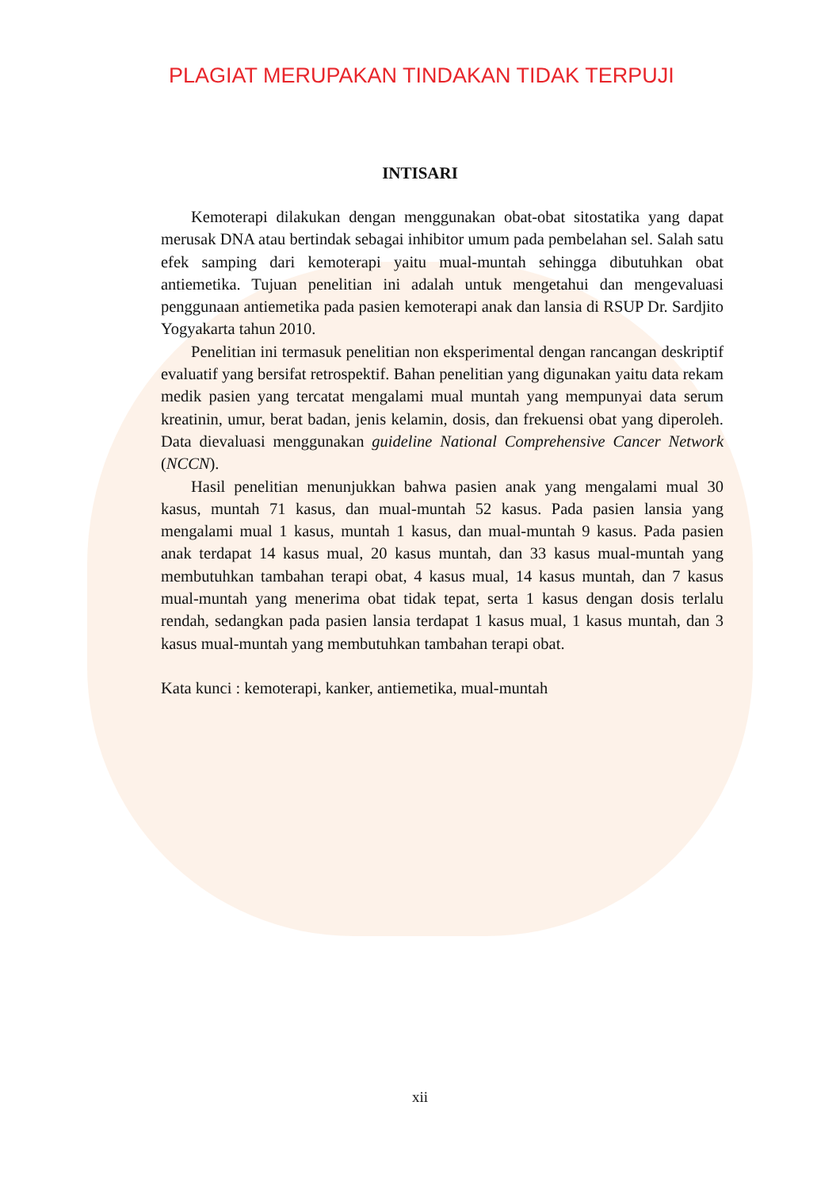PLAGIAT MERUPAKAN TINDAKAN TIDAK TERPUJI
INTISARI
Kemoterapi dilakukan dengan menggunakan obat-obat sitostatika yang dapat merusak DNA atau bertindak sebagai inhibitor umum pada pembelahan sel. Salah satu efek samping dari kemoterapi yaitu mual-muntah sehingga dibutuhkan obat antiemetika. Tujuan penelitian ini adalah untuk mengetahui dan mengevaluasi penggunaan antiemetika pada pasien kemoterapi anak dan lansia di RSUP Dr. Sardjito Yogyakarta tahun 2010.
Penelitian ini termasuk penelitian non eksperimental dengan rancangan deskriptif evaluatif yang bersifat retrospektif. Bahan penelitian yang digunakan yaitu data rekam medik pasien yang tercatat mengalami mual muntah yang mempunyai data serum kreatinin, umur, berat badan, jenis kelamin, dosis, dan frekuensi obat yang diperoleh. Data dievaluasi menggunakan guideline National Comprehensive Cancer Network (NCCN).
Hasil penelitian menunjukkan bahwa pasien anak yang mengalami mual 30 kasus, muntah 71 kasus, dan mual-muntah 52 kasus. Pada pasien lansia yang mengalami mual 1 kasus, muntah 1 kasus, dan mual-muntah 9 kasus. Pada pasien anak terdapat 14 kasus mual, 20 kasus muntah, dan 33 kasus mual-muntah yang membutuhkan tambahan terapi obat, 4 kasus mual, 14 kasus muntah, dan 7 kasus mual-muntah yang menerima obat tidak tepat, serta 1 kasus dengan dosis terlalu rendah, sedangkan pada pasien lansia terdapat 1 kasus mual, 1 kasus muntah, dan 3 kasus mual-muntah yang membutuhkan tambahan terapi obat.
Kata kunci : kemoterapi, kanker, antiemetika, mual-muntah
xii